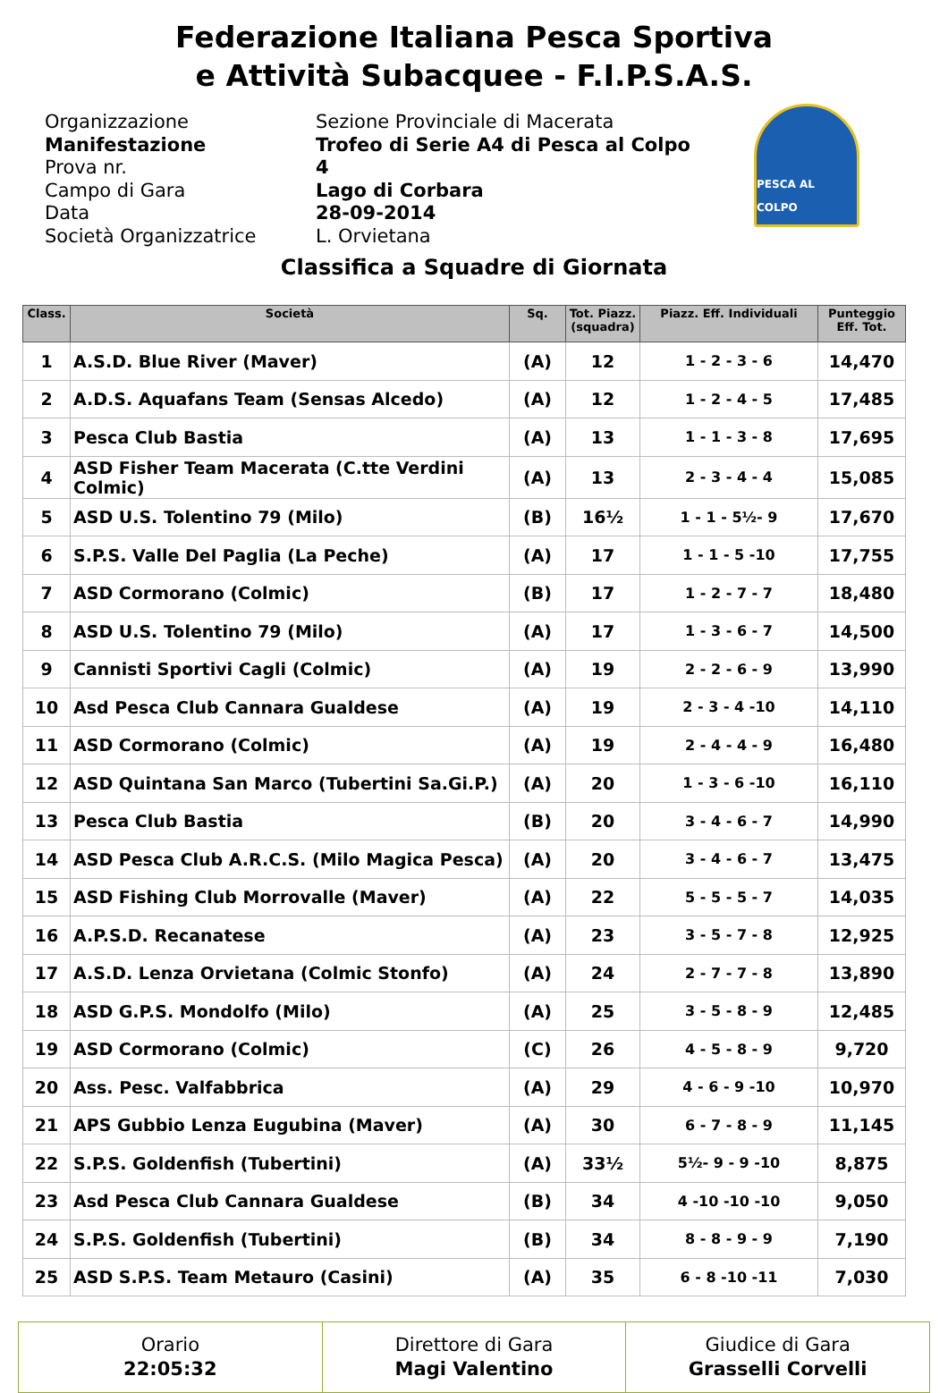Federazione Italiana Pesca Sportiva
e Attività Subacquee - F.I.P.S.A.S.
Organizzazione
Manifestazione
Prova nr.
Campo di Gara
Data
Società Organizzatrice
Sezione Provinciale di Macerata
Trofeo di Serie A4 di Pesca al Colpo
4
Lago di Corbara
28-09-2014
L. Orvietana
PESCA AL COLPO
Classifica a Squadre di Giornata
| Class. | Società | Sq. | Tot. Piazz. (squadra) | Piazz. Eff. Individuali | Punteggio Eff. Tot. |
| --- | --- | --- | --- | --- | --- |
| 1 | A.S.D. Blue River (Maver) | (A) | 12 | 1 - 2 - 3 - 6 | 14,470 |
| 2 | A.D.S. Aquafans Team (Sensas Alcedo) | (A) | 12 | 1 - 2 - 4 - 5 | 17,485 |
| 3 | Pesca Club Bastia | (A) | 13 | 1 - 1 - 3 - 8 | 17,695 |
| 4 | ASD Fisher Team Macerata (C.tte Verdini Colmic) | (A) | 13 | 2 - 3 - 4 - 4 | 15,085 |
| 5 | ASD U.S. Tolentino 79 (Milo) | (B) | 16½ | 1 - 1 - 5½- 9 | 17,670 |
| 6 | S.P.S. Valle Del Paglia (La Peche) | (A) | 17 | 1 - 1 - 5 -10 | 17,755 |
| 7 | ASD Cormorano (Colmic) | (B) | 17 | 1 - 2 - 7 - 7 | 18,480 |
| 8 | ASD U.S. Tolentino 79 (Milo) | (A) | 17 | 1 - 3 - 6 - 7 | 14,500 |
| 9 | Cannisti Sportivi Cagli (Colmic) | (A) | 19 | 2 - 2 - 6 - 9 | 13,990 |
| 10 | Asd Pesca Club Cannara Gualdese | (A) | 19 | 2 - 3 - 4 -10 | 14,110 |
| 11 | ASD Cormorano (Colmic) | (A) | 19 | 2 - 4 - 4 - 9 | 16,480 |
| 12 | ASD Quintana San Marco (Tubertini Sa.Gi.P.) | (A) | 20 | 1 - 3 - 6 -10 | 16,110 |
| 13 | Pesca Club Bastia | (B) | 20 | 3 - 4 - 6 - 7 | 14,990 |
| 14 | ASD Pesca Club A.R.C.S. (Milo Magica Pesca) | (A) | 20 | 3 - 4 - 6 - 7 | 13,475 |
| 15 | ASD Fishing Club Morrovalle (Maver) | (A) | 22 | 5 - 5 - 5 - 7 | 14,035 |
| 16 | A.P.S.D. Recanatese | (A) | 23 | 3 - 5 - 7 - 8 | 12,925 |
| 17 | A.S.D. Lenza Orvietana (Colmic Stonfo) | (A) | 24 | 2 - 7 - 7 - 8 | 13,890 |
| 18 | ASD G.P.S. Mondolfo (Milo) | (A) | 25 | 3 - 5 - 8 - 9 | 12,485 |
| 19 | ASD Cormorano (Colmic) | (C) | 26 | 4 - 5 - 8 - 9 | 9,720 |
| 20 | Ass. Pesc. Valfabbrica | (A) | 29 | 4 - 6 - 9 -10 | 10,970 |
| 21 | APS Gubbio Lenza Eugubina (Maver) | (A) | 30 | 6 - 7 - 8 - 9 | 11,145 |
| 22 | S.P.S. Goldenfish (Tubertini) | (A) | 33½ | 5½- 9 - 9 -10 | 8,875 |
| 23 | Asd Pesca Club Cannara Gualdese | (B) | 34 | 4 -10 -10 -10 | 9,050 |
| 24 | S.P.S. Goldenfish (Tubertini) | (B) | 34 | 8 - 8 - 9 - 9 | 7,190 |
| 25 | ASD S.P.S. Team Metauro (Casini) | (A) | 35 | 6 - 8 -10 -11 | 7,030 |
Orario
22:05:32
Direttore di Gara
Magi Valentino
Giudice di Gara
Grasselli Corvelli